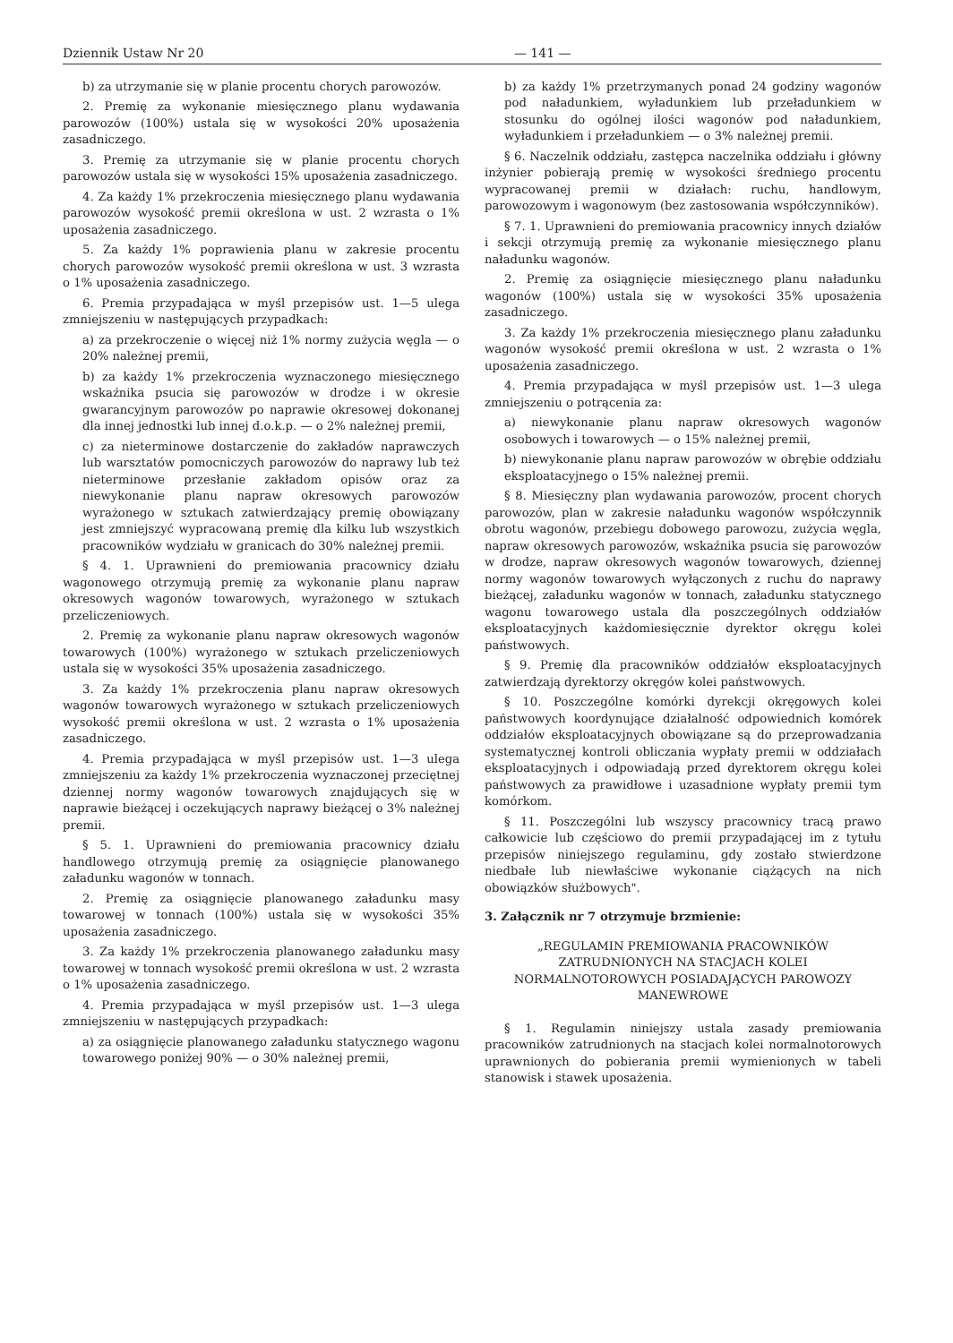Dziennik Ustaw Nr 20 — 141 —
b) za utrzymanie się w planie procentu chorych parowozów.
2. Premię za wykonanie miesięcznego planu wydawania parowozów (100%) ustala się w wysokości 20% uposażenia zasadniczego.
3. Premię za utrzymanie się w planie procentu chorych parowozów ustala się w wysokości 15% uposażenia zasadniczego.
4. Za każdy 1% przekroczenia miesięcznego planu wydawania parowozów wysokość premii określona w ust. 2 wzrasta o 1% uposażenia zasadniczego.
5. Za każdy 1% poprawienia planu w zakresie procentu chorych parowozów wysokość premii określona w ust. 3 wzrasta o 1% uposażenia zasadniczego.
6. Premia przypadająca w myśl przepisów ust. 1—5 ulega zmniejszeniu w następujących przypadkach:
a) za przekroczenie o więcej niż 1% normy zużycia węgla — o 20% należnej premii,
b) za każdy 1% przekroczenia wyznaczonego miesięcznego wskaźnika psucia się parowozów w drodze i w okresie gwarancyjnym parowozów po naprawie okresowej dokonanej dla innej jednostki lub innej d.o.k.p. — o 2% należnej premii,
c) za nieterminowe dostarczenie do zakładów naprawczych lub warsztatów pomocniczych parowozów do naprawy lub też nieterminowe przesłanie zakładom opisów oraz za niewykonanie planu napraw okresowych parowozów wyrażonego w sztukach zatwierdzający premię obowiązany jest zmniejszyć wypracowaną premię dla kilku lub wszystkich pracowników wydziału w granicach do 30% należnej premii.
§ 4. 1. Uprawnieni do premiowania pracownicy działu wagonowego otrzymują premię za wykonanie planu napraw okresowych wagonów towarowych, wyrażonego w sztukach przeliczeniowych.
2. Premię za wykonanie planu napraw okresowych wagonów towarowych (100%) wyrażonego w sztukach przeliczeniowych ustala się w wysokości 35% uposażenia zasadniczego.
3. Za każdy 1% przekroczenia planu napraw okresowych wagonów towarowych wyrażonego w sztukach przeliczeniowych wysokość premii określona w ust. 2 wzrasta o 1% uposażenia zasadniczego.
4. Premia przypadająca w myśl przepisów ust. 1—3 ulega zmniejszeniu za każdy 1% przekroczenia wyznaczonej przeciętnej dziennej normy wagonów towarowych znajdujących się w naprawie bieżącej i oczekujących naprawy bieżącej o 3% należnej premii.
§ 5. 1. Uprawnieni do premiowania pracownicy działu handlowego otrzymują premię za osiągnięcie planowanego załadunku wagonów w tonnach.
2. Premię za osiągnięcie planowanego załadunku masy towarowej w tonnach (100%) ustala się w wysokości 35% uposażenia zasadniczego.
3. Za każdy 1% przekroczenia planowanego załadunku masy towarowej w tonnach wysokość premii określona w ust. 2 wzrasta o 1% uposażenia zasadniczego.
4. Premia przypadająca w myśl przepisów ust. 1—3 ulega zmniejszeniu w następujących przypadkach:
a) za osiągnięcie planowanego załadunku statycznego wagonu towarowego poniżej 90% — o 30% należnej premii,
b) za każdy 1% przetrzymanych ponad 24 godziny wagonów pod naładunkiem, wyładunkiem lub przeładunkiem w stosunku do ogólnej ilości wagonów pod naładunkiem, wyładunkiem i przeładunkiem — o 3% należnej premii.
§ 6. Naczelnik oddziału, zastępca naczelnika oddziału i główny inżynier pobierają premię w wysokości średniego procentu wypracowanej premii w działach: ruchu, handlowym, parowozowym i wagonowym (bez zastosowania współczynników).
§ 7. 1. Uprawnieni do premiowania pracownicy innych działów i sekcji otrzymują premię za wykonanie miesięcznego planu naładunku wagonów.
2. Premię za osiągnięcie miesięcznego planu naładunku wagonów (100%) ustala się w wysokości 35% uposażenia zasadniczego.
3. Za każdy 1% przekroczenia miesięcznego planu załadunku wagonów wysokość premii określona w ust. 2 wzrasta o 1% uposażenia zasadniczego.
4. Premia przypadająca w myśl przepisów ust. 1—3 ulega zmniejszeniu o potrącenia za:
a) niewykonanie planu napraw okresowych wagonów osobowych i towarowych — o 15% należnej premii,
b) niewykonanie planu napraw parowozów w obrębie oddziału eksploatacyjnego o 15% należnej premii.
§ 8. Miesięczny plan wydawania parowozów, procent chorych parowozów, plan w zakresie naładunku wagonów współczynnik obrotu wagonów, przebiegu dobowego parowozu, zużycia węgla, napraw okresowych parowozów, wskaźnika psucia się parowozów w drodze, napraw okresowych wagonów towarowych, dziennej normy wagonów towarowych wyłączonych z ruchu do naprawy bieżącej, załadunku wagonów w tonnach, załadunku statycznego wagonu towarowego ustala dla poszczególnych oddziałów eksploatacyjnych każdomiesięcznie dyrektor okręgu kolei państwowych.
§ 9. Premię dla pracowników oddziałów eksploatacyjnych zatwierdzają dyrektorzy okręgów kolei państwowych.
§ 10. Poszczególne komórki dyrekcji okręgowych kolei państwowych koordynujące działalność odpowiednich komórek oddziałów eksploatacyjnych obowiązane są do przeprowadzania systematycznej kontroli obliczania wypłaty premii w oddziałach eksploatacyjnych i odpowiadają przed dyrektorem okręgu kolei państwowych za prawidłowe i uzasadnione wypłaty premii tym komórkom.
§ 11. Poszczególni lub wszyscy pracownicy tracą prawo całkowicie lub częściowo do premii przypadającej im z tytułu przepisów niniejszego regulaminu, gdy zostało stwierdzone niedbałe lub niewłaściwe wykonanie ciążących na nich obowiązków służbowych".
3. Załącznik nr 7 otrzymuje brzmienie:
„REGULAMIN PREMIOWANIA PRACOWNIKÓW ZATRUDNIONYCH NA STACJACH KOLEI NORMALNOTOROWYCH POSIADAJĄCYCH PAROWOZY MANEWROWE
§ 1. Regulamin niniejszy ustala zasady premiowania pracowników zatrudnionych na stacjach kolei normalnotorowych uprawnionych do pobierania premii wymienionych w tabeli stanowisk i stawek uposażenia.